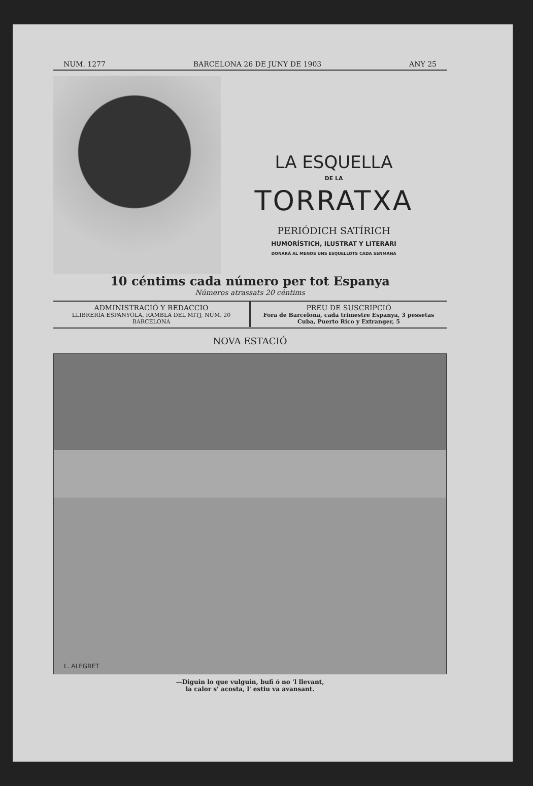NUM. 1277 BARCELONA 26 DE JUNY DE 1903 ANY 25
LA ESQUELLA
DE LA
TORRATXA
PERIÓDICH SATÍRICH
HUMORÍSTICH, ILUSTRAT Y LITERARI
DONARÁ AL MENOS UNS ESQUELLOTS CADA SENMANA
10 céntims cada número per tot Espanya
Números atrassats 20 céntims
ADMINISTRACIÓ Y REDACCIO
LLIBRERÍA ESPANYOLA, RAMBLA DEL MITJ, NÚM. 20
BARCELONA
PREU DE SUSCRIPCIÓ
Fora de Barcelona, cada trimestre Espanya, 3 pessetas
Cuba, Puerto Rico y Extranger, 5
NOVA ESTACIÓ
L. ALEGRET
—Diguin lo que vulguin, bufi ó no 'l llevant,
la calor s' acosta, l' estiu va avansant.